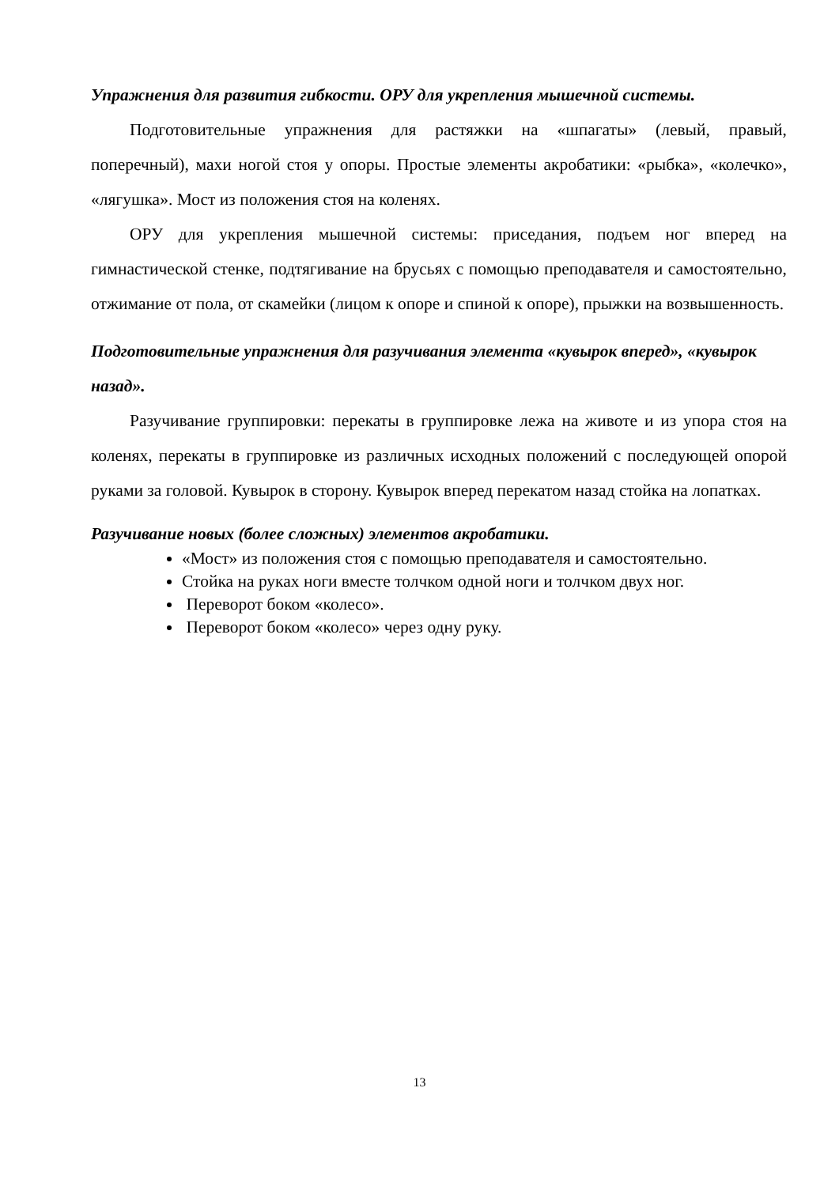Упражнения для развития гибкости. ОРУ для укрепления мышечной системы.
Подготовительные упражнения для растяжки на «шпагаты» (левый, правый, поперечный), махи ногой стоя у опоры. Простые элементы акробатики: «рыбка», «колечко», «лягушка». Мост из положения стоя на коленях.
ОРУ для укрепления мышечной системы: приседания, подъем ног вперед на гимнастической стенке, подтягивание на брусьях с помощью преподавателя и самостоятельно, отжимание от пола, от скамейки (лицом к опоре и спиной к опоре), прыжки на возвышенность.
Подготовительные упражнения для разучивания элемента «кувырок вперед», «кувырок назад».
Разучивание группировки: перекаты в группировке лежа на животе и из упора стоя на коленях, перекаты в группировке из различных исходных положений с последующей опорой руками за головой. Кувырок в сторону. Кувырок вперед перекатом назад стойка на лопатках.
Разучивание новых (более сложных) элементов акробатики.
«Мост» из положения стоя с помощью преподавателя и самостоятельно.
Стойка на руках ноги вместе толчком одной ноги и толчком двух ног.
Переворот боком «колесо».
Переворот боком «колесо» через одну руку.
13